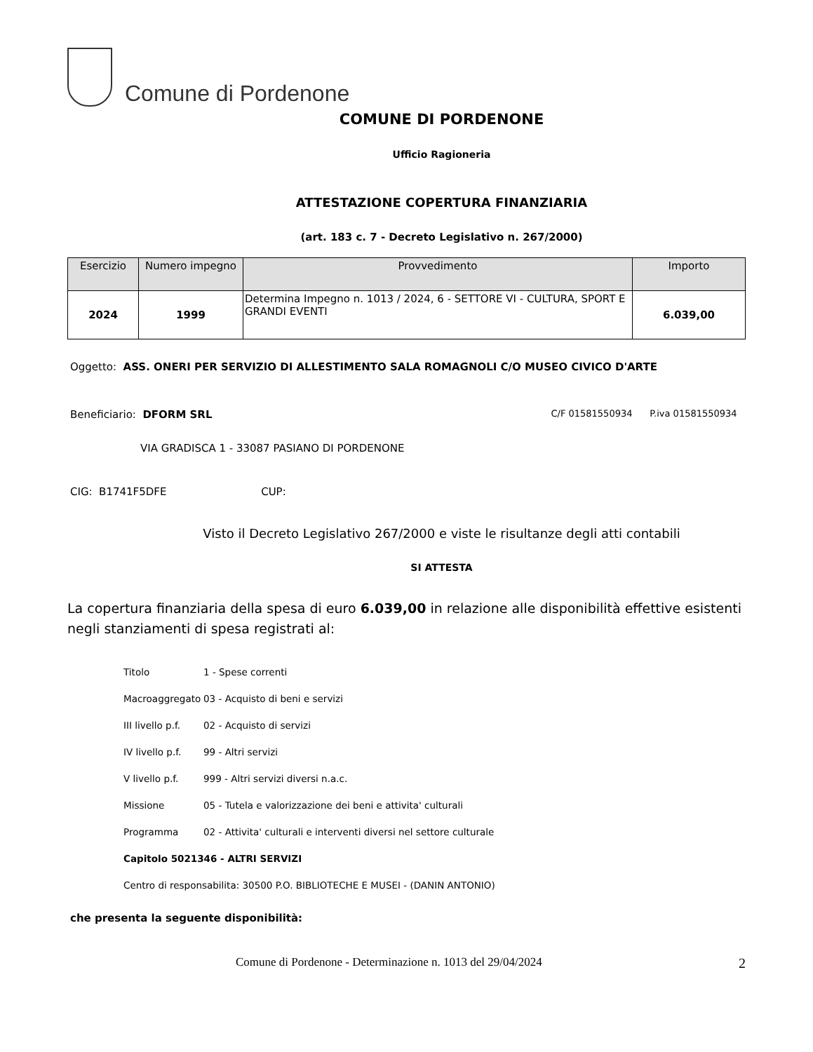Comune di Pordenone
COMUNE DI PORDENONE
Ufficio Ragioneria
ATTESTAZIONE COPERTURA FINANZIARIA
(art. 183 c. 7 - Decreto Legislativo n. 267/2000)
| Esercizio | Numero impegno | Provvedimento | Importo |
| --- | --- | --- | --- |
| 2024 | 1999 | Determina Impegno n. 1013 / 2024, 6 - SETTORE VI - CULTURA, SPORT E GRANDI EVENTI | 6.039,00 |
Oggetto: ASS. ONERI PER SERVIZIO DI ALLESTIMENTO SALA ROMAGNOLI C/O MUSEO CIVICO D'ARTE
Beneficiario: DFORM SRL C/F 01581550934 P.iva 01581550934
VIA GRADISCA 1 - 33087 PASIANO DI PORDENONE
CIG: B1741F5DFE CUP:
Visto il Decreto Legislativo 267/2000 e viste le risultanze degli atti contabili
SI ATTESTA
La copertura finanziaria della spesa di euro 6.039,00 in relazione alle disponibilità effettive esistenti negli stanziamenti di spesa registrati al:
Titolo 1 - Spese correnti
Macroaggregato 03 - Acquisto di beni e servizi
III livello p.f. 02 - Acquisto di servizi
IV livello p.f. 99 - Altri servizi
V livello p.f. 999 - Altri servizi diversi n.a.c.
Missione 05 - Tutela e valorizzazione dei beni e attivita' culturali
Programma 02 - Attivita' culturali e interventi diversi nel settore culturale
Capitolo 5021346 - ALTRI SERVIZI
Centro di responsabilita: 30500 P.O. BIBLIOTECHE E MUSEI - (DANIN ANTONIO)
che presenta la seguente disponibilità:
Comune di Pordenone - Determinazione n. 1013 del 29/04/2024 2